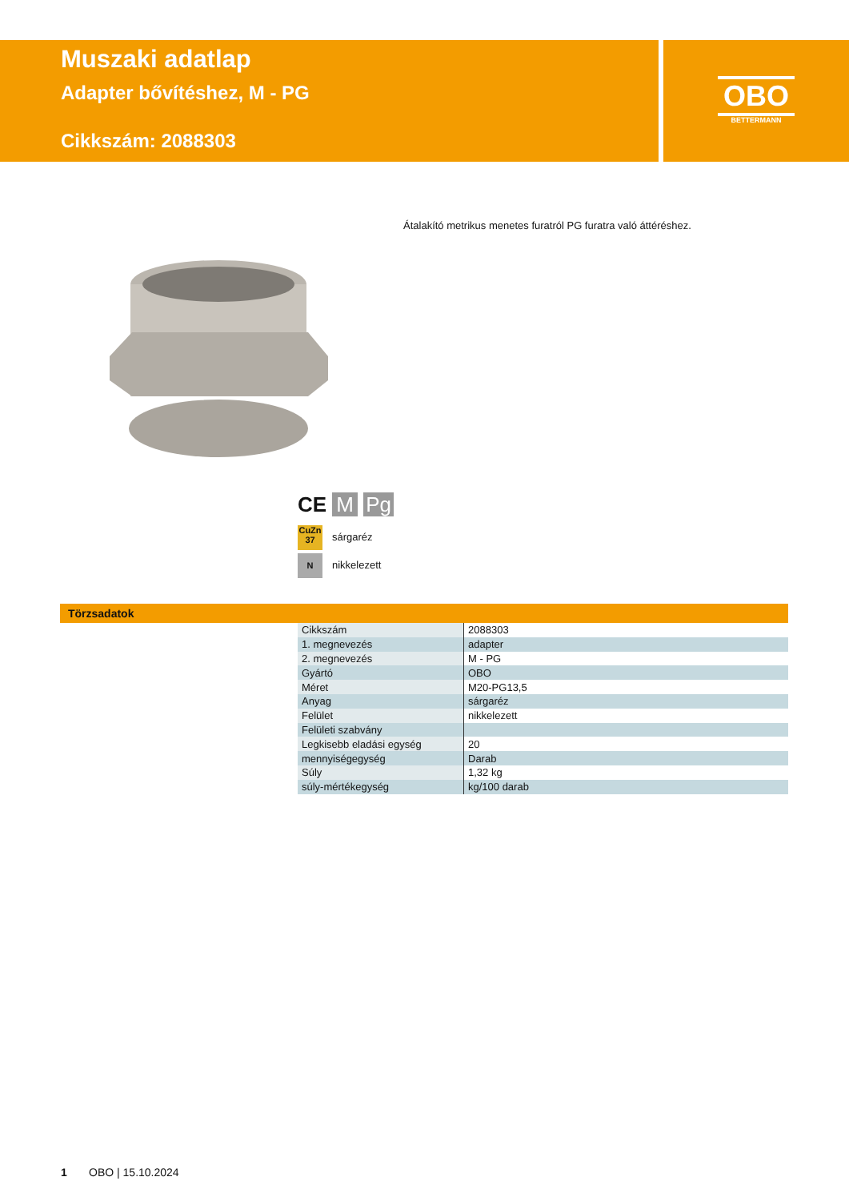Muszaki adatlap
Adapter bővítéshez, M - PG
Cikkszám: 2088303
OBO
BETTERMANN
Átalakító metrikus menetes furatról PG furatra való áttéréshez.
CE M Pg
CuZn 37 sárgaréz
Nnikkelezett
Törzsadatok
| Cikkszám | 2088303 |
| 1. megnevezés | adapter |
| 2. megnevezés | M - PG |
| Gyártó | OBO |
| Méret | M20-PG13,5 |
| Anyag | sárgaréz |
| Felület | nikkelezett |
| Felületi szabvány | |
| Legkisebb eladási egység | 20 |
| mennyiségegység | Darab |
| Súly | 1,32 kg |
| súly-mértékegység | kg/100 darab |
1 OBO | 15.10.2024